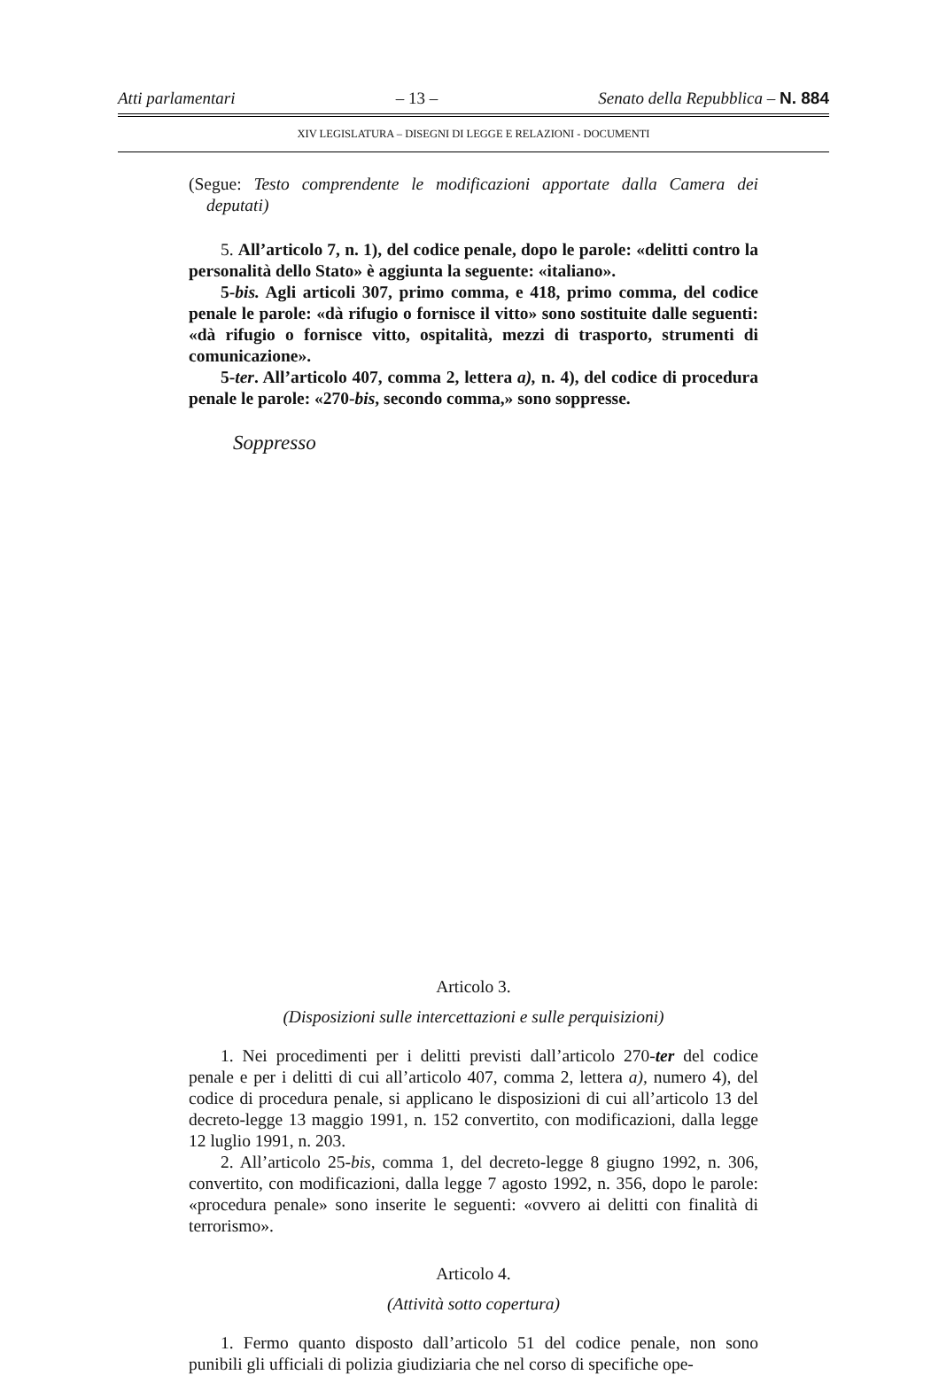Atti parlamentari – 13 – Senato della Repubblica – N. 884
XIV LEGISLATURA – DISEGNI DI LEGGE E RELAZIONI - DOCUMENTI
(Segue: Testo comprendente le modificazioni apportate dalla Camera dei deputati)
5. All’articolo 7, n. 1), del codice penale, dopo le parole: «delitti contro la personalità dello Stato» è aggiunta la seguente: «italiano».
5-bis. Agli articoli 307, primo comma, e 418, primo comma, del codice penale le parole: «dà rifugio o fornisce il vitto» sono sostituite dalle seguenti: «dà rifugio o fornisce vitto, ospitalità, mezzi di trasporto, strumenti di comunicazione».
5-ter. All’articolo 407, comma 2, lettera a), n. 4), del codice di procedura penale le parole: «270-bis, secondo comma,» sono soppresse.
Soppresso
Articolo 3.
(Disposizioni sulle intercettazioni e sulle perquisizioni)
1. Nei procedimenti per i delitti previsti dall’articolo 270-ter del codice penale e per i delitti di cui all’articolo 407, comma 2, lettera a), numero 4), del codice di procedura penale, si applicano le disposizioni di cui all’articolo 13 del decreto-legge 13 maggio 1991, n. 152 convertito, con modificazioni, dalla legge 12 luglio 1991, n. 203.
2. All’articolo 25-bis, comma 1, del decreto-legge 8 giugno 1992, n. 306, convertito, con modificazioni, dalla legge 7 agosto 1992, n. 356, dopo le parole: «procedura penale» sono inserite le seguenti: «ovvero ai delitti con finalità di terrorismo».
Articolo 4.
(Attività sotto copertura)
1. Fermo quanto disposto dall’articolo 51 del codice penale, non sono punibili gli ufficiali di polizia giudiziaria che nel corso di specifiche ope-